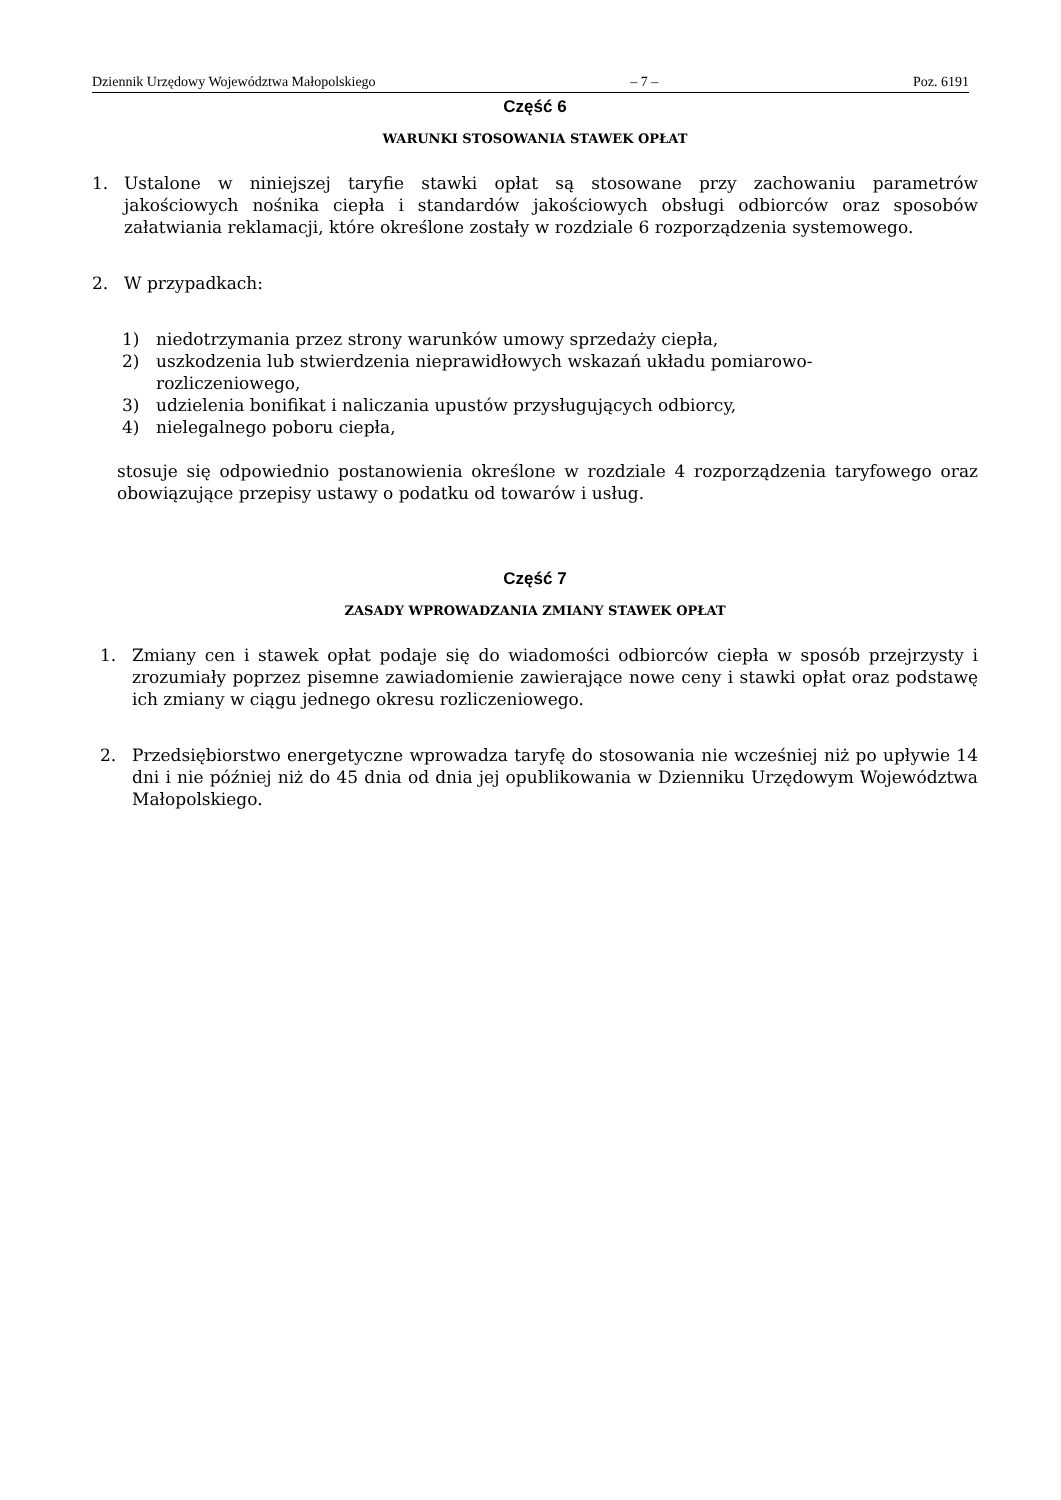Dziennik Urzędowy Województwa Małopolskiego – 7 – Poz. 6191
Część 6
WARUNKI STOSOWANIA STAWEK OPŁAT
1. Ustalone w niniejszej taryfie stawki opłat są stosowane przy zachowaniu parametrów jakościowych nośnika ciepła i standardów jakościowych obsługi odbiorców oraz sposobów załatwiania reklamacji, które określone zostały w rozdziale 6 rozporządzenia systemowego.
2. W przypadkach:
1) niedotrzymania przez strony warunków umowy sprzedaży ciepła,
2) uszkodzenia lub stwierdzenia nieprawidłowych wskazań układu pomiarowo-
rozliczeniowego,
3) udzielenia bonifikat i naliczania upustów przysługujących odbiorcy,
4) nielegalnego poboru ciepła,
stosuje się odpowiednio postanowienia określone w rozdziale 4 rozporządzenia taryfowego oraz obowiązujące przepisy ustawy o podatku od towarów i usług.
Część 7
ZASADY WPROWADZANIA ZMIANY STAWEK OPŁAT
1. Zmiany cen i stawek opłat podaje się do wiadomości odbiorców ciepła w sposób przejrzysty i zrozumiały poprzez pisemne zawiadomienie zawierające nowe ceny i stawki opłat oraz podstawę ich zmiany w ciągu jednego okresu rozliczeniowego.
2. Przedsiębiorstwo energetyczne wprowadza taryfę do stosowania nie wcześniej niż po upływie 14 dni i nie później niż do 45 dnia od dnia jej opublikowania w Dzienniku Urzędowym Województwa Małopolskiego.